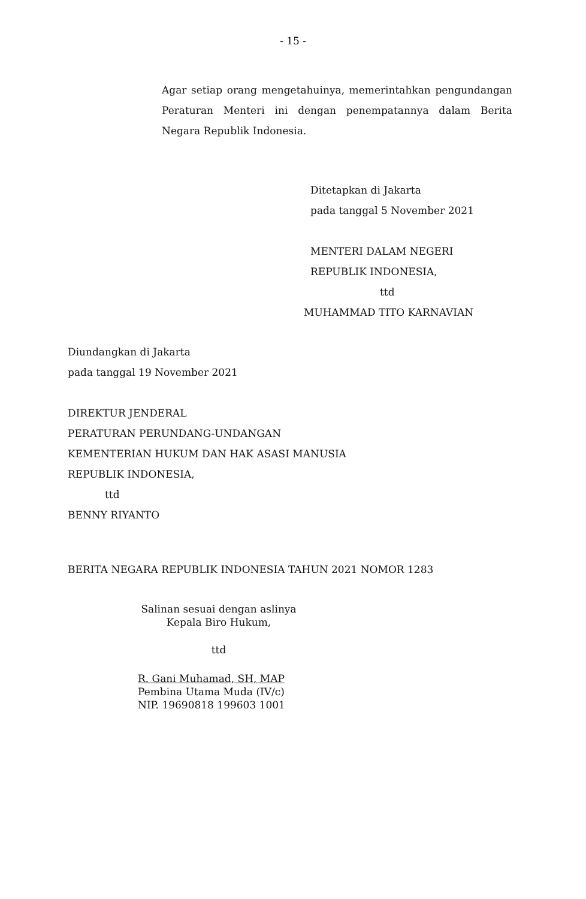- 15 -
Agar setiap orang mengetahuinya, memerintahkan pengundangan Peraturan Menteri ini dengan penempatannya dalam Berita Negara Republik Indonesia.
Ditetapkan di Jakarta
pada tanggal 5 November 2021
MENTERI DALAM NEGERI
REPUBLIK INDONESIA,
ttd
MUHAMMAD TITO KARNAVIAN
Diundangkan di Jakarta
pada tanggal 19 November 2021
DIREKTUR JENDERAL
PERATURAN PERUNDANG-UNDANGAN
KEMENTERIAN HUKUM DAN HAK ASASI MANUSIA
REPUBLIK INDONESIA,
ttd
BENNY RIYANTO
BERITA NEGARA REPUBLIK INDONESIA TAHUN 2021 NOMOR 1283
Salinan sesuai dengan aslinya
Kepala Biro Hukum,
ttd
R. Gani Muhamad, SH, MAP
Pembina Utama Muda (IV/c)
NIP. 19690818 199603 1001